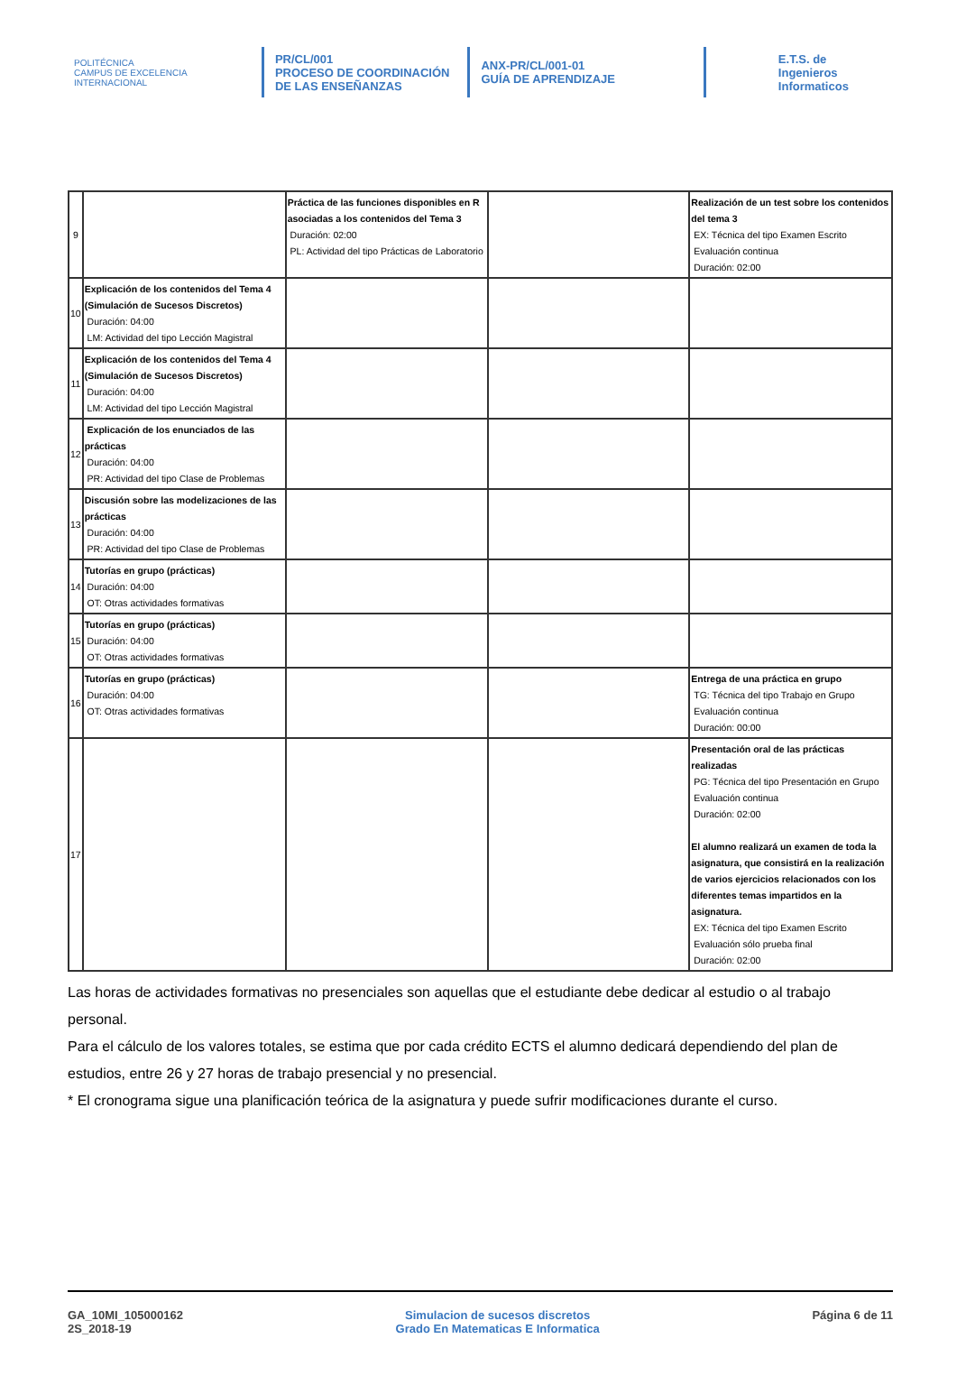POLITÉCNICA
CAMPUS DE EXCELENCIA INTERNACIONAL
PR/CL/001
PROCESO DE COORDINACIÓN DE LAS ENSEÑANZAS
ANX-PR/CL/001-01
GUÍA DE APRENDIZAJE
E.T.S. de Ingenieros
Informaticos
| 9 | | Práctica de las funciones disponibles en R asociadas a los contenidos del Tema 3 Duración: 02:00 PL: Actividad del tipo Prácticas de Laboratorio | | Realización de un test sobre los contenidos del tema 3 EX: Técnica del tipo Examen Escrito Evaluación continua Duración: 02:00 |
| 10 | Explicación de los contenidos del Tema 4 (Simulación de Sucesos Discretos) Duración: 04:00 LM: Actividad del tipo Lección Magistral | | | |
| 11 | Explicación de los contenidos del Tema 4 (Simulación de Sucesos Discretos) Duración: 04:00 LM: Actividad del tipo Lección Magistral | | | |
| 12 | Explicación de los enunciados de las prácticas Duración: 04:00 PR: Actividad del tipo Clase de Problemas | | | |
| 13 | Discusión sobre las modelizaciones de las prácticas Duración: 04:00 PR: Actividad del tipo Clase de Problemas | | | |
| 14 | Tutorías en grupo (prácticas) Duración: 04:00 OT: Otras actividades formativas | | | |
| 15 | Tutorías en grupo (prácticas) Duración: 04:00 OT: Otras actividades formativas | | | |
| 16 | Tutorías en grupo (prácticas) Duración: 04:00 OT: Otras actividades formativas | | | Entrega de una práctica en grupo TG: Técnica del tipo Trabajo en Grupo Evaluación continua Duración: 00:00 |
| 17 | | | | Presentación oral de las prácticas realizadas PG: Técnica del tipo Presentación en Grupo Evaluación continua Duración: 02:00 El alumno realizará un examen de toda la asignatura, que consistirá en la realización de varios ejercicios relacionados con los diferentes temas impartidos en la asignatura. EX: Técnica del tipo Examen Escrito Evaluación sólo prueba final Duración: 02:00 |
Las horas de actividades formativas no presenciales son aquellas que el estudiante debe dedicar al estudio o al trabajo personal.
Para el cálculo de los valores totales, se estima que por cada crédito ECTS el alumno dedicará dependiendo del plan de estudios, entre 26 y 27 horas de trabajo presencial y no presencial.
* El cronograma sigue una planificación teórica de la asignatura y puede sufrir modificaciones durante el curso.
GA_10MI_105000162
2S_2018-19
Simulacion de sucesos discretos
Grado En Matematicas E Informatica
Página 6 de 11